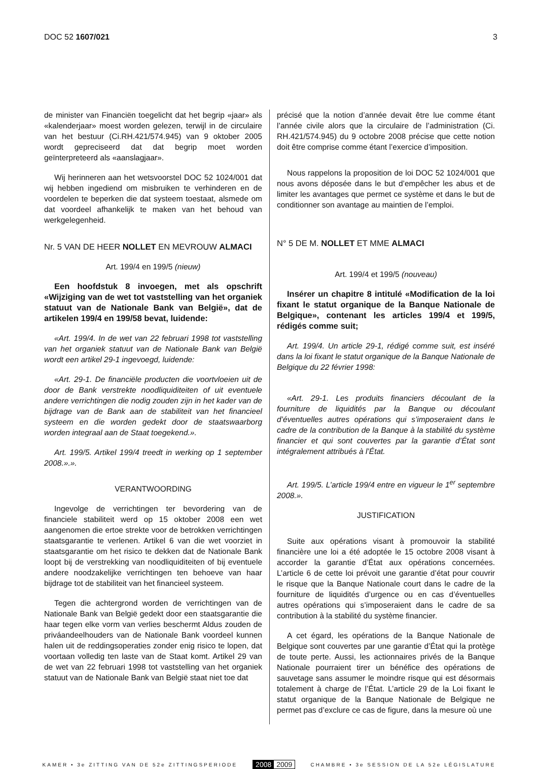DOC 52 1607/021 3
de minister van Financiën toegelicht dat het begrip «jaar» als «kalenderjaar» moest worden gelezen, terwijl in de circulaire van het bestuur (Ci.RH.421/574.945) van 9 oktober 2005 wordt gepreciseerd dat dat begrip moet worden geïnterpreteerd als «aanslagjaar».
Wij herinneren aan het wetsvoorstel DOC 52 1024/001 dat wij hebben ingediend om misbruiken te verhinderen en de voordelen te beperken die dat systeem toestaat, alsmede om dat voordeel afhankelijk te maken van het behoud van werkgelegenheid.
Nr. 5 VAN DE HEER NOLLET EN MEVROUW ALMACI
Art. 199/4 en 199/5 (nieuw)
Een hoofdstuk 8 invoegen, met als opschrift «Wijziging van de wet tot vaststelling van het organiek statuut van de Nationale Bank van België», dat de artikelen 199/4 en 199/58 bevat, luidende:
«Art. 199/4. In de wet van 22 februari 1998 tot vaststelling van het organiek statuut van de Nationale Bank van België wordt een artikel 29-1 ingevoegd, luidende:
«Art. 29-1. De financiële producten die voortvloeien uit de door de Bank verstrekte noodliquiditeiten of uit eventuele andere verrichtingen die nodig zouden zijn in het kader van de bijdrage van de Bank aan de stabiliteit van het financieel systeem en die worden gedekt door de staatswaarborg worden integraal aan de Staat toegekend.».
Art. 199/5. Artikel 199/4 treedt in werking op 1 september 2008.».».
VERANTWOORDING
Ingevolge de verrichtingen ter bevordering van de financiele stabiliteit werd op 15 oktober 2008 een wet aangenomen die ertoe strekte voor de betrokken verrichtingen staatsgarantie te verlenen. Artikel 6 van die wet voorziet in staatsgarantie om het risico te dekken dat de Nationale Bank loopt bij de verstrekking van noodliquiditeiten of bij eventuele andere noodzakelijke verrichtingen ten behoeve van haar bijdrage tot de stabiliteit van het financieel systeem.
Tegen die achtergrond worden de verrichtingen van de Nationale Bank van België gedekt door een staatsgarantie die haar tegen elke vorm van verlies beschermt Aldus zouden de priváandeelhouders van de Nationale Bank voordeel kunnen halen uit de reddingsoperaties zonder enig risico te lopen, dat voortaan volledig ten laste van de Staat komt. Artikel 29 van de wet van 22 februari 1998 tot vaststelling van het organiek statuut van de Nationale Bank van België staat niet toe dat
précisé que la notion d’année devait être lue comme étant l’année civile alors que la circulaire de l’administration (Ci. RH.421/574.945) du 9 octobre 2008 précise que cette notion doit être comprise comme étant l’exercice d’imposition.
Nous rappelons la proposition de loi DOC 52 1024/001 que nous avons déposée dans le but d’empêcher les abus et de limiter les avantages que permet ce système et dans le but de conditionner son avantage au maintien de l’emploi.
N° 5 DE M. NOLLET ET MME ALMACI
Art. 199/4 et 199/5 (nouveau)
Insérer un chapitre 8 intitulé «Modification de la loi fixant le statut organique de la Banque Nationale de Belgique», contenant les articles 199/4 et 199/5, rédigés comme suit;
Art. 199/4. Un article 29-1, rédigé comme suit, est inséré dans la loi fixant le statut organique de la Banque Nationale de Belgique du 22 février 1998:
«Art. 29-1. Les produits financiers découlant de la fourniture de liquidités par la Banque ou découlant d’éventuelles autres opérations qui s’imposeraient dans le cadre de la contribution de la Banque à la stabilité du système financier et qui sont couvertes par la garantie d’État sont intégralement attribués à l’État.
Art. 199/5. L’article 199/4 entre en vigueur le 1<sup>er</sup> septembre 2008.».
JUSTIFICATION
Suite aux opérations visant à promouvoir la stabilité financière une loi a été adoptée le 15 octobre 2008 visant à accorder la garantie d’État aux opérations concernées. L’article 6 de cette loi prévoit une garantie d’état pour couvrir le risque que la Banque Nationale court dans le cadre de la fourniture de liquidités d’urgence ou en cas d’éventuelles autres opérations qui s’imposeraient dans le cadre de sa contribution à la stabilité du système financier.
A cet égard, les opérations de la Banque Nationale de Belgique sont couvertes par une garantie d’État qui la protège de toute perte. Aussi, les actionnaires privés de la Banque Nationale pourraient tirer un bénéfice des opérations de sauvetage sans assumer le moindre risque qui est désormais totalement à charge de l’État. L’article 29 de la Loi fixant le statut organique de la Banque Nationale de Belgique ne permet pas d’exclure ce cas de figure, dans la mesure où une
KAMER • 3e ZITTING VAN DE 52e ZITTINGSPERIODE 2008 2009 CHAMBRE • 3e SESSION DE LA 52e LÉGISLATURE